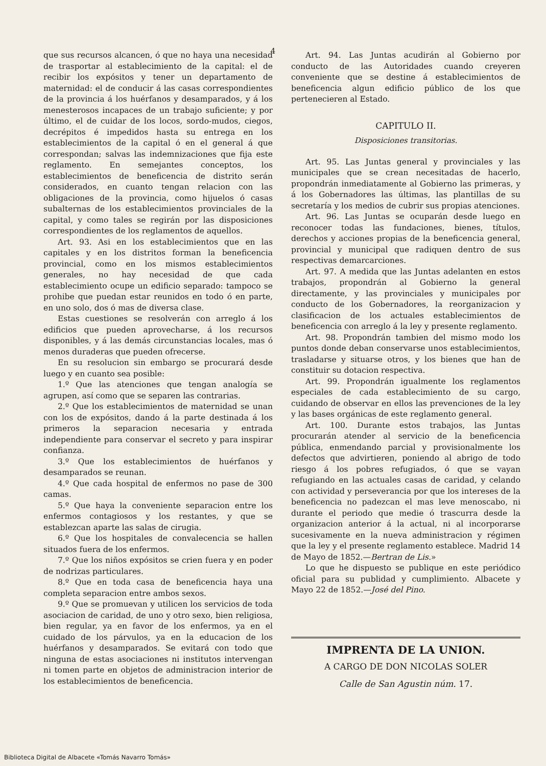4
que sus recursos alcancen, ó que no haya una necesidad de trasportar al establecimiento de la capital: el de recibir los expósitos y tener un departamento de maternidad: el de conducir á las casas correspondientes de la provincia á los huérfanos y desamparados, y á los menesterosos incapaces de un trabajo suficiente; y por último, el de cuidar de los locos, sordo-mudos, ciegos, decrépitos é impedidos hasta su entrega en los establecimientos de la capital ó en el general á que correspondan; salvas las indemnizaciones que fija este reglamento. En semejantes conceptos, los establecimientos de beneficencia de distrito serán considerados, en cuanto tengan relacion con las obligaciones de la provincia, como hijuelos ó casas subalternas de los establecimientos provinciales de la capital, y como tales se regirán por las disposiciones correspondientes de los reglamentos de aquellos.
Art. 93. Asi en los establecimientos que en las capitales y en los distritos forman la beneficencia provincial, como en los mismos establecimientos generales, no hay necesidad de que cada establecimiento ocupe un edificio separado: tampoco se prohibe que puedan estar reunidos en todo ó en parte, en uno solo, dos ó mas de diversa clase.
Estas cuestiones se resolverán con arreglo á los edificios que pueden aprovecharse, á los recursos disponibles, y á las demás circunstancias locales, mas ó menos duraderas que pueden ofrecerse.
En su resolucion sin embargo se procurará desde luego y en cuanto sea posible:
1.º Que las atenciones que tengan analogía se agrupen, así como que se separen las contrarias.
2.º Que los establecimientos de maternidad se unan con los de expósitos, dando á la parte destinada á los primeros la separacion necesaria y entrada independiente para conservar el secreto y para inspirar confianza.
3.º Que los establecimientos de huérfanos y desamparados se reunan.
4.º Que cada hospital de enfermos no pase de 300 camas.
5.º Que haya la conveniente separacion entre los enfermos contagiosos y los restantes, y que se establezcan aparte las salas de cirugia.
6.º Que los hospitales de convalecencia se hallen situados fuera de los enfermos.
7.º Que los niños expósitos se crien fuera y en poder de nodrizas particulares.
8.º Que en toda casa de beneficencia haya una completa separacion entre ambos sexos.
9.º Que se promuevan y utilicen los servicios de toda asociacion de caridad, de uno y otro sexo, bien religiosa, bien regular, ya en favor de los enfermos, ya en el cuidado de los párvulos, ya en la educacion de los huérfanos y desamparados. Se evitará con todo que ninguna de estas asociaciones ni institutos intervengan ni tomen parte en objetos de administracion interior de los establecimientos de beneficencia.
Art. 94. Las Juntas acudirán al Gobierno por conducto de las Autoridades cuando creyeren conveniente que se destine á establecimientos de beneficencia algun edificio público de los que pertenecieren al Estado.
CAPITULO II.
Disposiciones transitorias.
Art. 95. Las Juntas general y provinciales y las municipales que se crean necesitadas de hacerlo, propondrán inmediatamente al Gobierno las primeras, y á los Gobernadores las últimas, las plantillas de su secretaría y los medios de cubrir sus propias atenciones.
Art. 96. Las Juntas se ocuparán desde luego en reconocer todas las fundaciones, bienes, títulos, derechos y acciones propias de la beneficencia general, provincial y municipal que radiquen dentro de sus respectivas demarcarciones.
Art. 97. A medida que las Juntas adelanten en estos trabajos, propondrán al Gobierno la general directamente, y las provinciales y municipales por conducto de los Gobernadores, la reorganizacion y clasificacion de los actuales establecimientos de beneficencia con arreglo á la ley y presente reglamento.
Art. 98. Propondrán tambien del mismo modo los puntos donde deban conservarse unos establecimientos, trasladarse y situarse otros, y los bienes que han de constituir su dotacion respectiva.
Art. 99. Propondrán igualmente los reglamentos especiales de cada establecimiento de su cargo, cuidando de observar en ellos las prevenciones de la ley y las bases orgánicas de este reglamento general.
Art. 100. Durante estos trabajos, las Juntas procurarán atender al servicio de la beneficencia pública, enmendando parcial y provisionalmente los defectos que advirtieren, poniendo al abrigo de todo riesgo á los pobres refugiados, ó que se vayan refugiando en las actuales casas de caridad, y celando con actividad y perseverancia por que los intereses de la beneficencia no padezcan el mas leve menoscabo, ni durante el periodo que medie ó trascurra desde la organizacion anterior á la actual, ni al incorporarse sucesivamente en la nueva administracion y régimen que la ley y el presente reglamento establece. Madrid 14 de Mayo de 1852.—Bertran de Lis.»
Lo que he dispuesto se publique en este periódico oficial para su publidad y cumplimiento. Albacete y Mayo 22 de 1852.—José del Pino.
IMPRENTA DE LA UNION.
A CARGO DE DON NICOLAS SOLER
Calle de San Agustin núm. 17.
Biblioteca Digital de Albacete «Tomás Navarro Tomás»